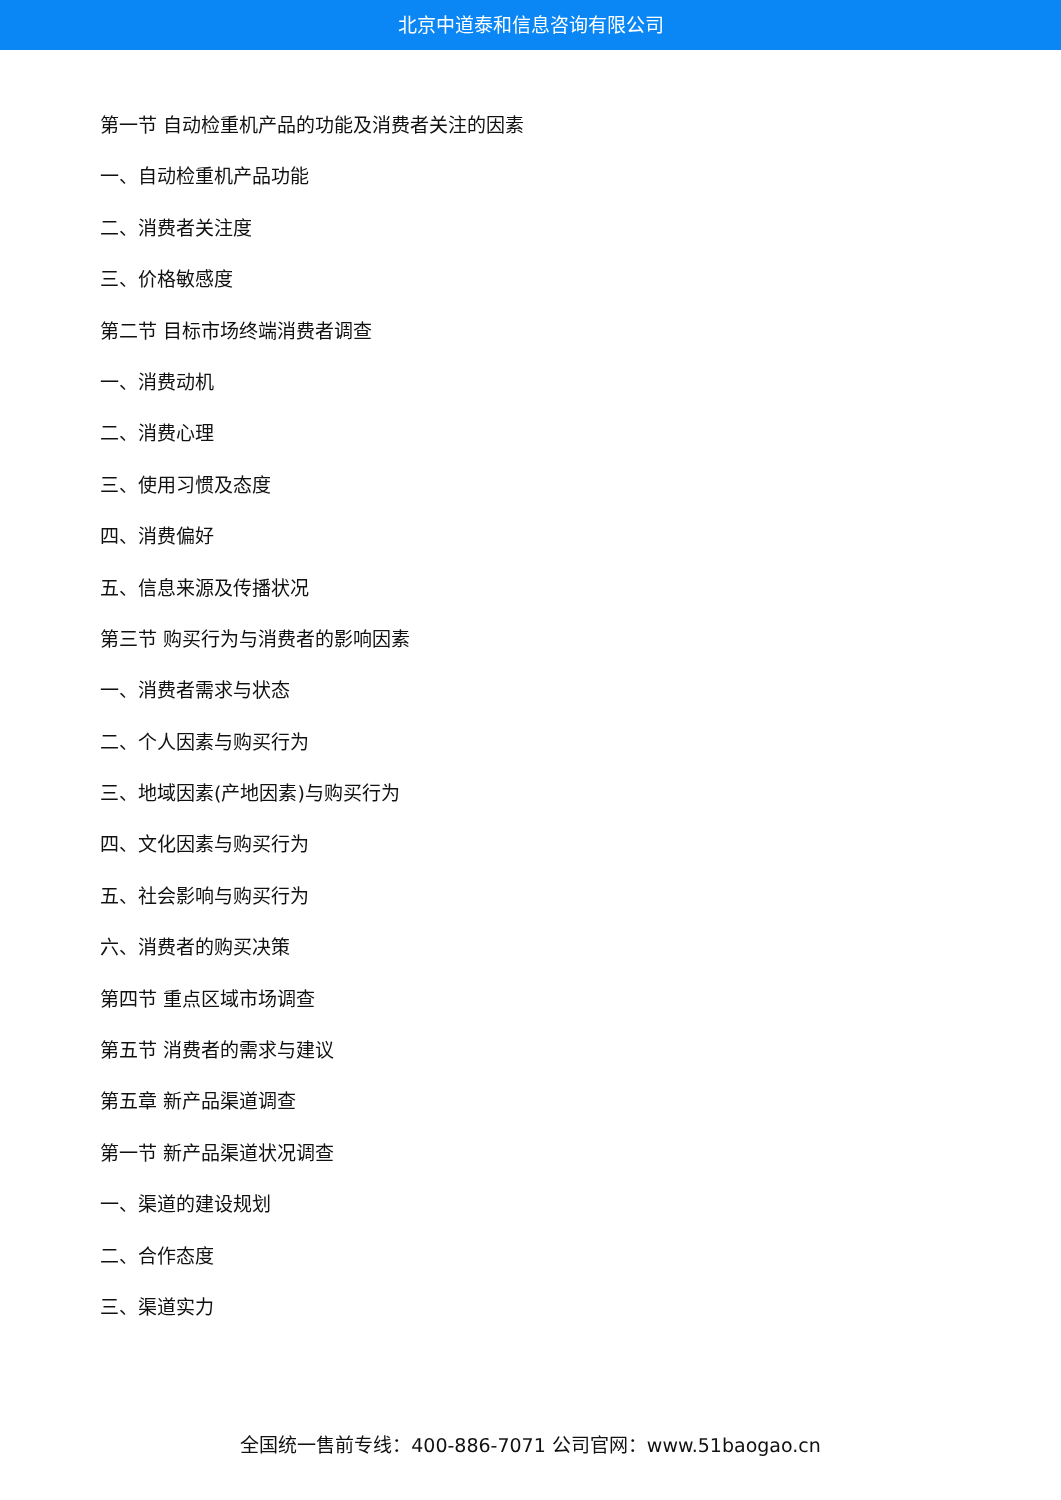北京中道泰和信息咨询有限公司
第一节 自动检重机产品的功能及消费者关注的因素
一、自动检重机产品功能
二、消费者关注度
三、价格敏感度
第二节 目标市场终端消费者调查
一、消费动机
二、消费心理
三、使用习惯及态度
四、消费偏好
五、信息来源及传播状况
第三节 购买行为与消费者的影响因素
一、消费者需求与状态
二、个人因素与购买行为
三、地域因素(产地因素)与购买行为
四、文化因素与购买行为
五、社会影响与购买行为
六、消费者的购买决策
第四节 重点区域市场调查
第五节 消费者的需求与建议
第五章 新产品渠道调查
第一节 新产品渠道状况调查
一、渠道的建设规划
二、合作态度
三、渠道实力
全国统一售前专线：400-886-7071 公司官网：www.51baogao.cn